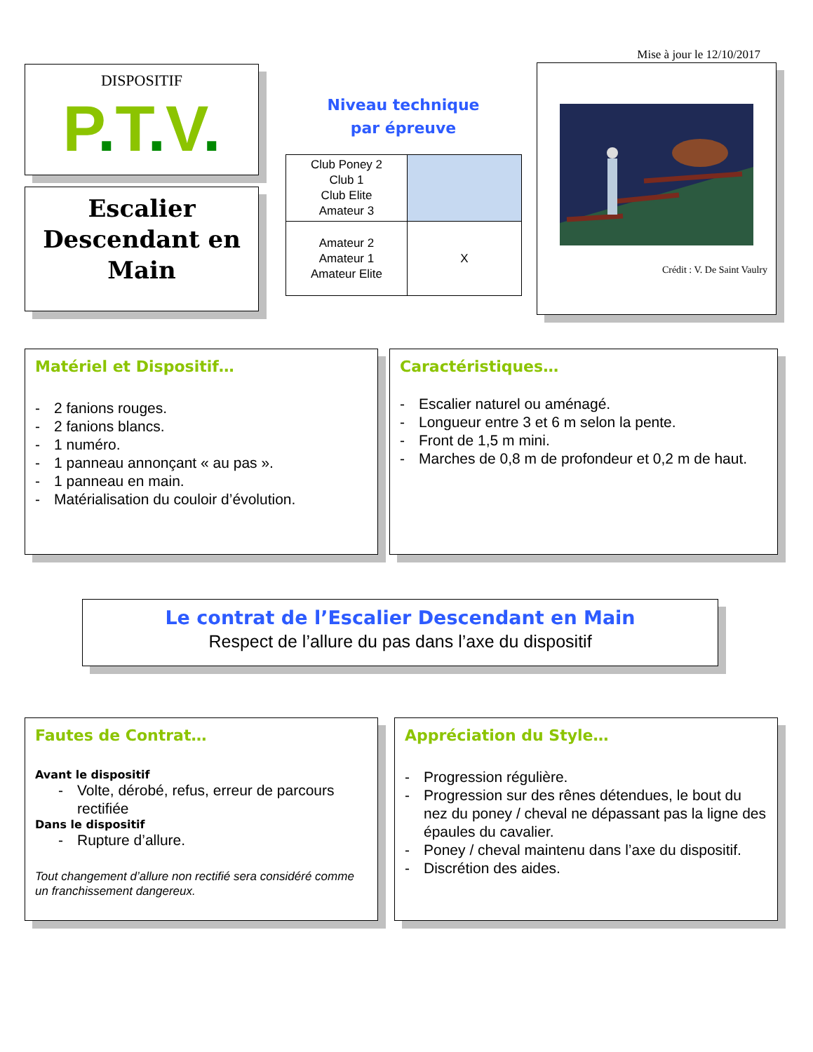Mise à jour le 12/10/2017
DISPOSITIF
P. T. V.
Escalier Descendant en Main
Niveau technique
par épreuve
| Club Poney 2 Club 1 Club Elite Amateur 3 | |
| Amateur 2 Amateur 1 Amateur Elite | X |
Crédit : V. De Saint Vaulry
Matériel et Dispositif…
- 2 fanions rouges.
- 2 fanions blancs.
- 1 numéro.
- 1 panneau annonçant « au pas ».
- 1 panneau en main.
- Matérialisation du couloir d’évolution.
Caractéristiques…
- Escalier naturel ou aménagé.
- Longueur entre 3 et 6 m selon la pente.
- Front de 1,5 m mini.
- Marches de 0,8 m de profondeur et 0,2 m de haut.
Le contrat de l’Escalier Descendant en Main
Respect de l’allure du pas dans l’axe du dispositif
Fautes de Contrat…
Avant le dispositif
- Volte, dérobé, refus, erreur de parcours rectifiée
Dans le dispositif
- Rupture d’allure.
Tout changement d’allure non rectifié sera considéré comme un franchissement dangereux.
Appréciation du Style…
- Progression régulière.
- Progression sur des rênes détendues, le bout du nez du poney / cheval ne dépassant pas la ligne des épaules du cavalier.
- Poney / cheval maintenu dans l’axe du dispositif.
- Discrétion des aides.